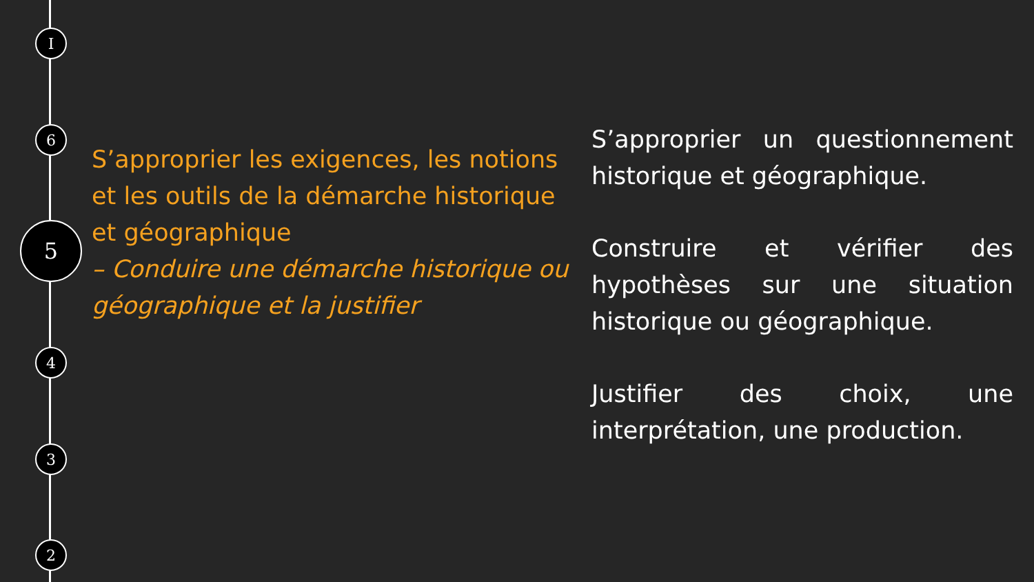I
6
5
4
3
2
S’approprier les exigences, les notions et les outils de la démarche historique et géographique
– Conduire une démarche historique ou géographique et la justifier
S’approprier un questionnement historique et géographique.
Construire et vérifier des hypothèses sur une situation historique ou géographique.
Justifier des choix, une interprétation, une production.